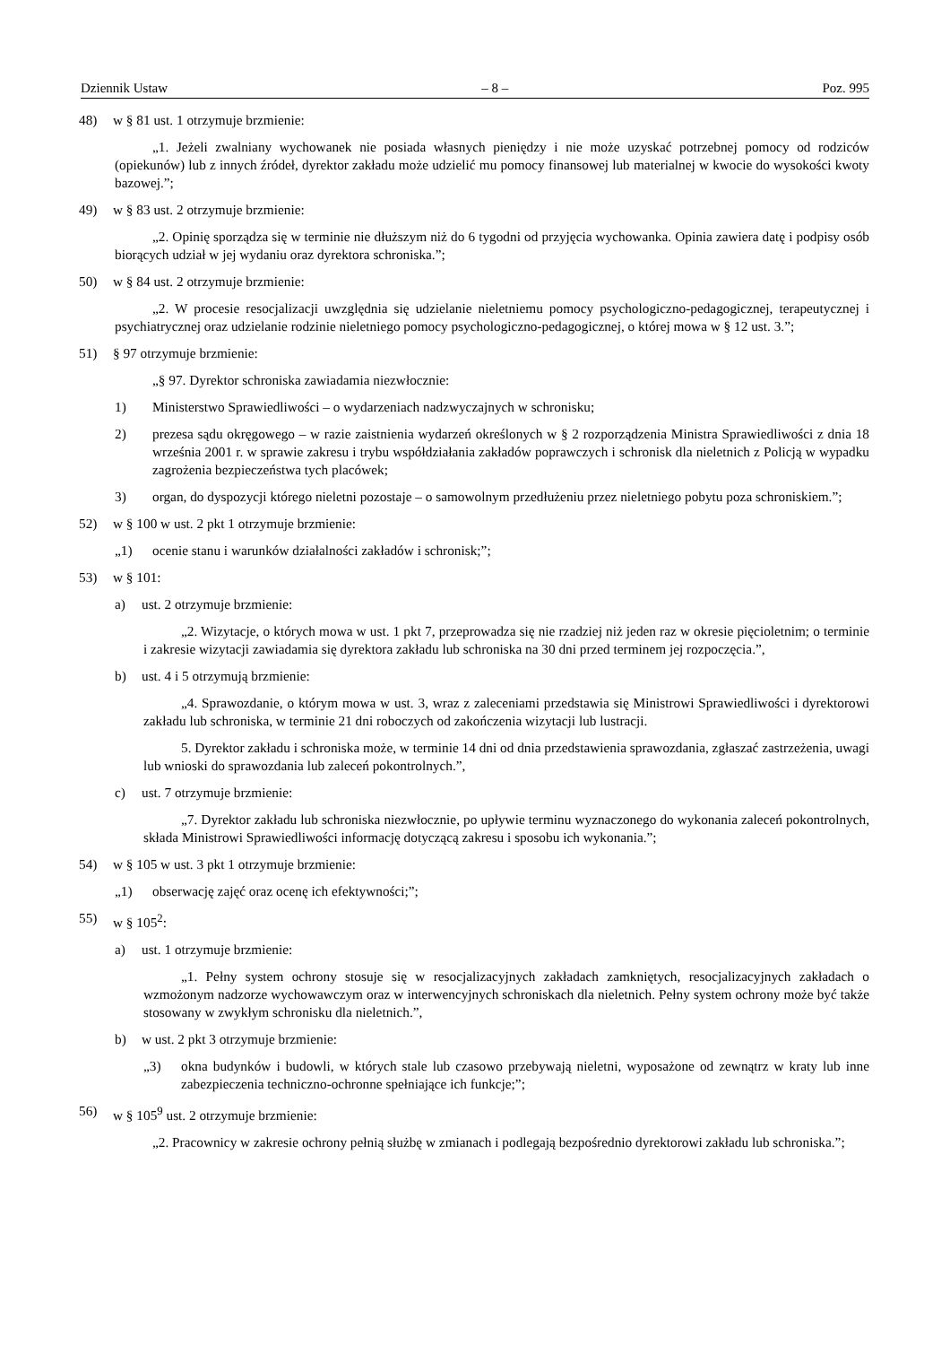Dziennik Ustaw – 8 – Poz. 995
48) w § 81 ust. 1 otrzymuje brzmienie:
„1. Jeżeli zwalniany wychowanek nie posiada własnych pieniędzy i nie może uzyskać potrzebnej pomocy od rodziców (opiekunów) lub z innych źródeł, dyrektor zakładu może udzielić mu pomocy finansowej lub materialnej w kwocie do wysokości kwoty bazowej.”;
49) w § 83 ust. 2 otrzymuje brzmienie:
„2. Opinię sporządza się w terminie nie dłuższym niż do 6 tygodni od przyjęcia wychowanka. Opinia zawiera datę i podpisy osób biorących udział w jej wydaniu oraz dyrektora schroniska.”;
50) w § 84 ust. 2 otrzymuje brzmienie:
„2. W procesie resocjalizacji uwzględnia się udzielanie nieletniemu pomocy psychologiczno-pedagogicznej, terapeutycznej i psychiatrycznej oraz udzielanie rodzinie nieletniego pomocy psychologiczno-pedagogicznej, o której mowa w § 12 ust. 3.”;
51) § 97 otrzymuje brzmienie:
„§ 97. Dyrektor schroniska zawiadamia niezwłocznie:
1) Ministerstwo Sprawiedliwości – o wydarzeniach nadzwyczajnych w schronisku;
2) prezesa sądu okręgowego – w razie zaistnienia wydarzeń określonych w § 2 rozporządzenia Ministra Sprawiedliwości z dnia 18 września 2001 r. w sprawie zakresu i trybu współdziałania zakładów poprawczych i schronisk dla nieletnich z Policją w wypadku zagrożenia bezpieczeństwa tych placówek;
3) organ, do dyspozycji którego nieletni pozostaje – o samowolnym przedłużeniu przez nieletniego pobytu poza schroniskiem.”;
52) w § 100 w ust. 2 pkt 1 otrzymuje brzmienie:
„1) ocenie stanu i warunków działalności zakładów i schronisk;”;
53) w § 101:
a) ust. 2 otrzymuje brzmienie:
„2. Wizytacje, o których mowa w ust. 1 pkt 7, przeprowadza się nie rzadziej niż jeden raz w okresie pięcioletnim; o terminie i zakresie wizytacji zawiadamia się dyrektora zakładu lub schroniska na 30 dni przed terminem jej rozpoczęcia.”,
b) ust. 4 i 5 otrzymują brzmienie:
„4. Sprawozdanie, o którym mowa w ust. 3, wraz z zaleceniami przedstawia się Ministrowi Sprawiedliwości i dyrektorowi zakładu lub schroniska, w terminie 21 dni roboczych od zakończenia wizytacji lub lustracji.
5. Dyrektor zakładu i schroniska może, w terminie 14 dni od dnia przedstawienia sprawozdania, zgłaszać zastrzeżenia, uwagi lub wnioski do sprawozdania lub zaleceń pokontrolnych.”,
c) ust. 7 otrzymuje brzmienie:
„7. Dyrektor zakładu lub schroniska niezwłocznie, po upływie terminu wyznaczonego do wykonania zaleceń pokontrolnych, składa Ministrowi Sprawiedliwości informację dotyczącą zakresu i sposobu ich wykonania.”;
54) w § 105 w ust. 3 pkt 1 otrzymuje brzmienie:
„1) obserwację zajęć oraz ocenę ich efektywności;”;
55) w § 105<sup>2</sup>:
a) ust. 1 otrzymuje brzmienie:
„1. Pełny system ochrony stosuje się w resocjalizacyjnych zakładach zamkniętych, resocjalizacyjnych zakładach o wzmożonym nadzorze wychowawczym oraz w interwencyjnych schroniskach dla nieletnich. Pełny system ochrony może być także stosowany w zwykłym schronisku dla nieletnich.”,
b) w ust. 2 pkt 3 otrzymuje brzmienie:
„3) okna budynków i budowli, w których stale lub czasowo przebywają nieletni, wyposażone od zewnątrz w kraty lub inne zabezpieczenia techniczno-ochronne spełniające ich funkcje;”;
56) w § 105<sup>9</sup> ust. 2 otrzymuje brzmienie:
„2. Pracownicy w zakresie ochrony pełnią służbę w zmianach i podlegają bezpośrednio dyrektorowi zakładu lub schroniska.”;